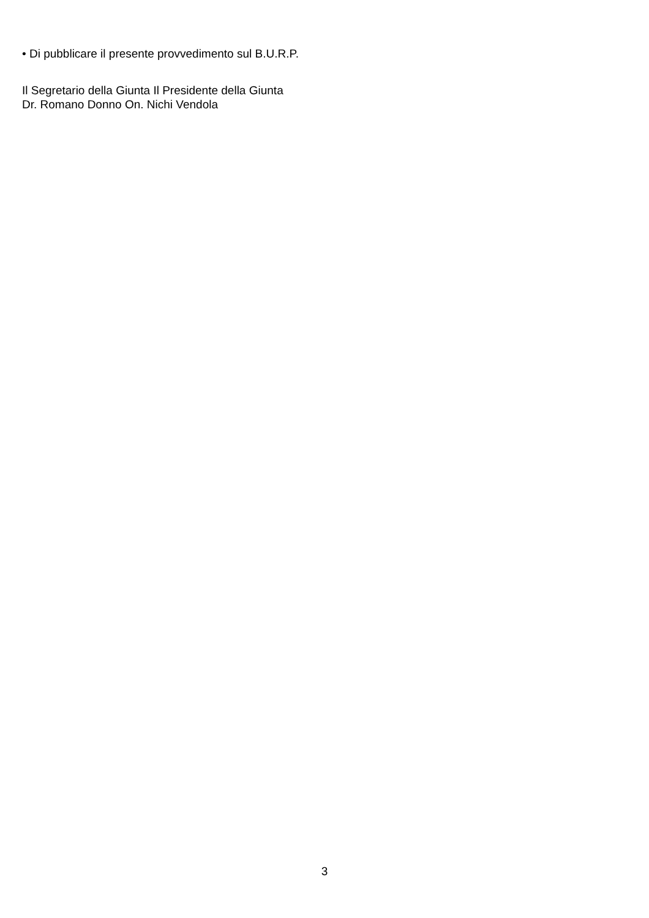• Di pubblicare il presente provvedimento sul B.U.R.P.
Il Segretario della Giunta Il Presidente della Giunta
Dr. Romano Donno On. Nichi Vendola
3